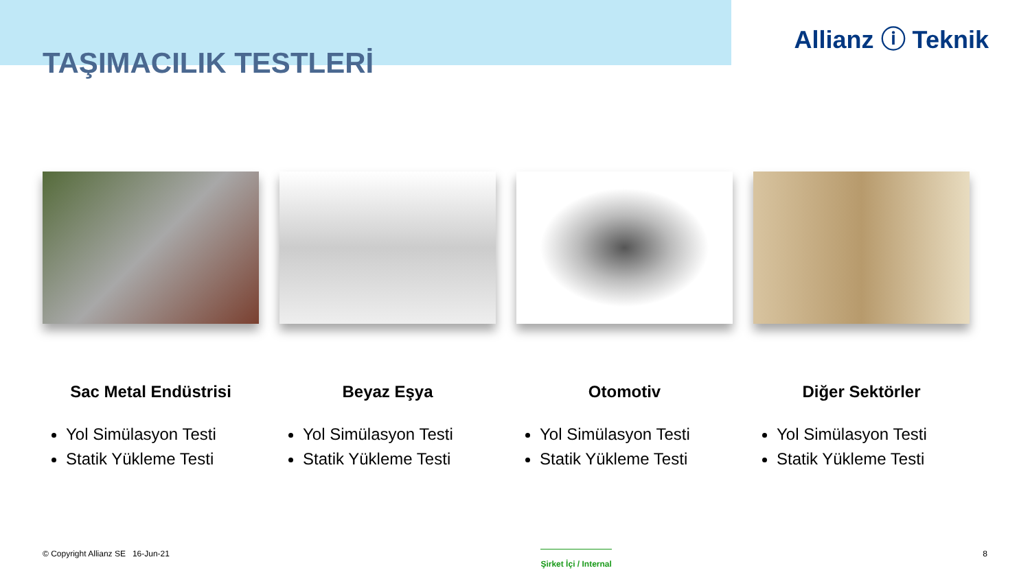TAŞIMACILIK TESTLERİ
Allianz ⓘ Teknik
Sac Metal Endüstrisi
Yol Simülasyon Testi
Statik Yükleme Testi
Beyaz Eşya
Yol Simülasyon Testi
Statik Yükleme Testi
Otomotiv
Yol Simülasyon Testi
Statik Yükleme Testi
Diğer Sektörler
Yol Simülasyon Testi
Statik Yükleme Testi
© Copyright Allianz SE 16-Jun-21 Şirket İçi / Internal 8